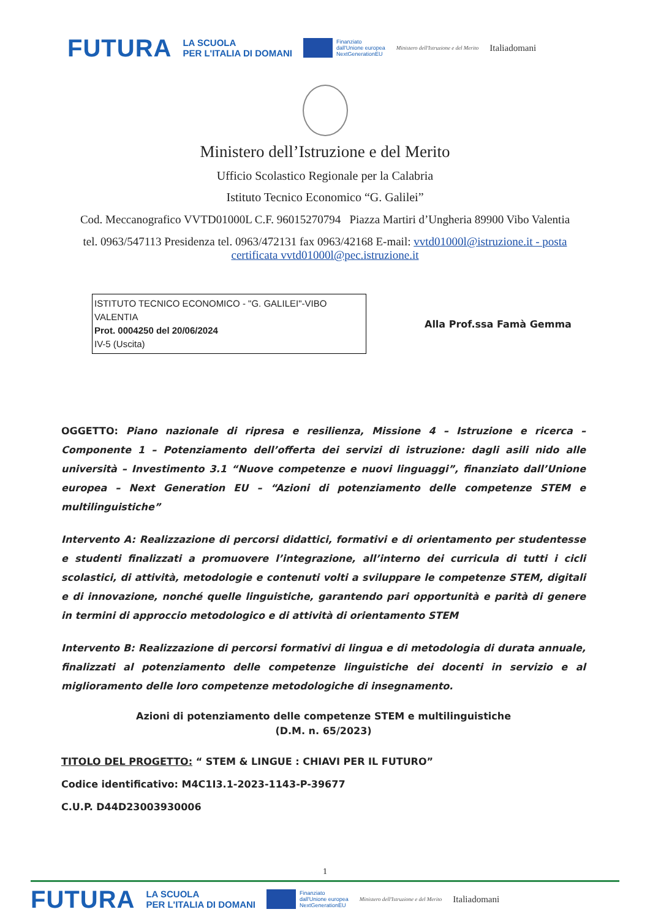FUTURA LA SCUOLA
PER L'ITALIA DI DOMANI Finanziato
dall'Unione europea
NextGenerationEU Ministero dell'Istruzione e del Merito Italiadomani
Ministero dell’Istruzione e del Merito
Ufficio Scolastico Regionale per la Calabria
Istituto Tecnico Economico “G. Galilei”
Cod. Meccanografico VVTD01000L C.F. 96015270794 Piazza Martiri d’Ungheria 89900 Vibo Valentia
tel. 0963/547113 Presidenza tel. 0963/472131 fax 0963/42168 E-mail: vvtd01000l@istruzione.it - posta certificata vvtd01000l@pec.istruzione.it
ISTITUTO TECNICO ECONOMICO - "G. GALILEI"-VIBO VALENTIA
Prot. 0004250 del 20/06/2024
IV-5 (Uscita)
Alla Prof.ssa Famà Gemma
OGGETTO: Piano nazionale di ripresa e resilienza, Missione 4 – Istruzione e ricerca – Componente 1 – Potenziamento dell’offerta dei servizi di istruzione: dagli asili nido alle università – Investimento 3.1 “Nuove competenze e nuovi linguaggi”, finanziato dall’Unione europea – Next Generation EU – “Azioni di potenziamento delle competenze STEM e multilinguistiche”
Intervento A: Realizzazione di percorsi didattici, formativi e di orientamento per studentesse e studenti finalizzati a promuovere l’integrazione, all’interno dei curricula di tutti i cicli scolastici, di attività, metodologie e contenuti volti a sviluppare le competenze STEM, digitali e di innovazione, nonché quelle linguistiche, garantendo pari opportunità e parità di genere in termini di approccio metodologico e di attività di orientamento STEM
Intervento B: Realizzazione di percorsi formativi di lingua e di metodologia di durata annuale, finalizzati al potenziamento delle competenze linguistiche dei docenti in servizio e al miglioramento delle loro competenze metodologiche di insegnamento.
Azioni di potenziamento delle competenze STEM e multilinguistiche
(D.M. n. 65/2023)
TITOLO DEL PROGETTO: “ STEM & LINGUE : CHIAVI PER IL FUTURO”
Codice identificativo: M4C1I3.1-2023-1143-P-39677
C.U.P. D44D23003930006
1
FUTURA LA SCUOLA
PER L'ITALIA DI DOMANI Finanziato
dall'Unione europea
NextGenerationEU Ministero dell'Istruzione e del Merito Italiadomani